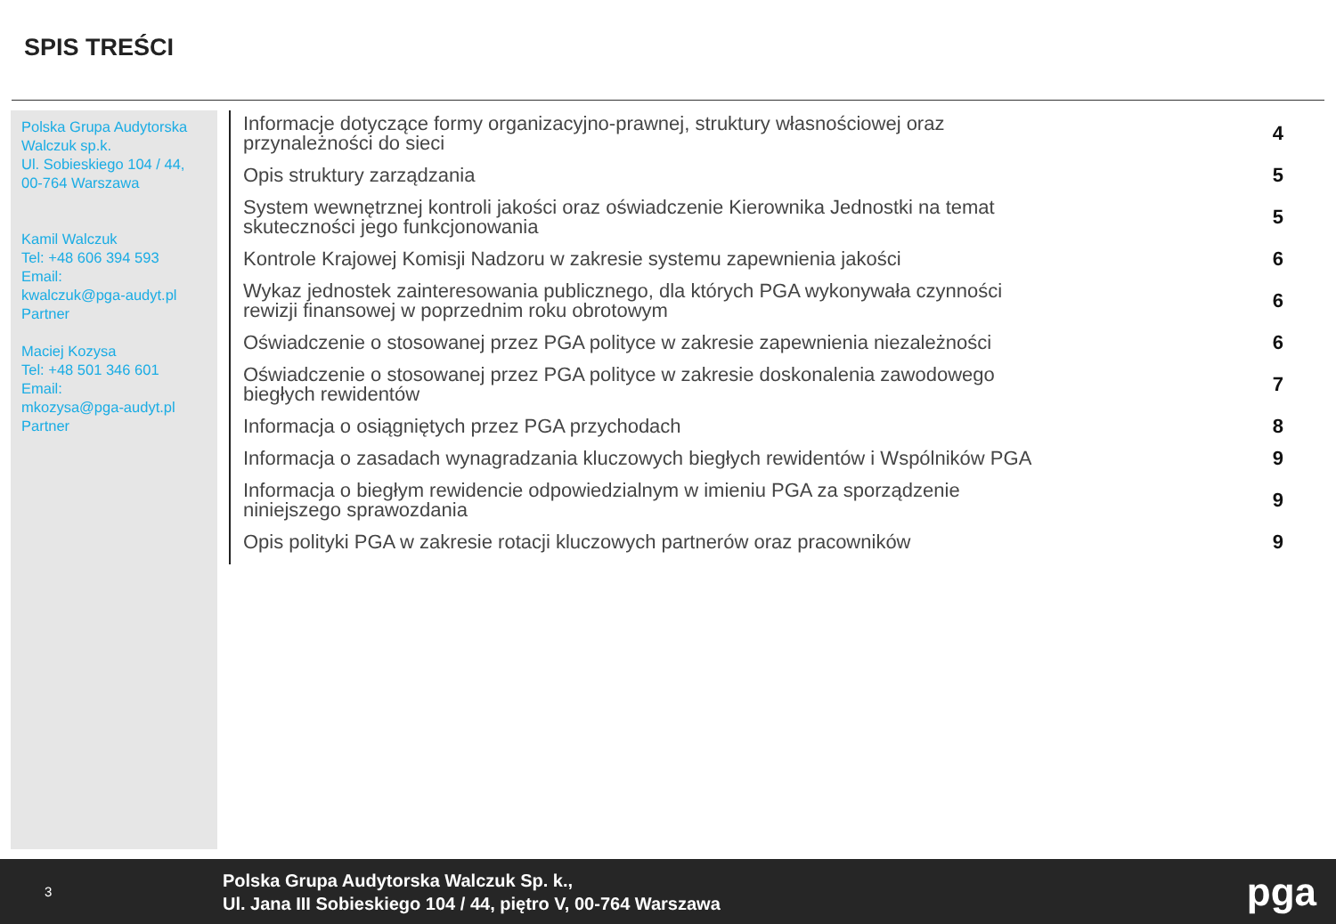SPIS TREŚCI
Polska Grupa Audytorska Walczuk sp.k.
Ul. Sobieskiego 104 / 44,
00-764 Warszawa
Kamil Walczuk
Tel: +48 606 394 593
Email:
kwalczuk@pga-audyt.pl
Partner
Maciej Kozysa
Tel: +48 501 346 601
Email:
mkozysa@pga-audyt.pl
Partner
Informacje dotyczące formy organizacyjno-prawnej, struktury własnościowej oraz przynależności do sieci 4
Opis struktury zarządzania 5
System wewnętrznej kontroli jakości oraz oświadczenie Kierownika Jednostki na temat skuteczności jego funkcjonowania 5
Kontrole Krajowej Komisji Nadzoru w zakresie systemu zapewnienia jakości 6
Wykaz jednostek zainteresowania publicznego, dla których PGA wykonywała czynności rewizji finansowej w poprzednim roku obrotowym 6
Oświadczenie o stosowanej przez PGA polityce w zakresie zapewnienia niezależności 6
Oświadczenie o stosowanej przez PGA polityce w zakresie doskonalenia zawodowego biegłych rewidentów 7
Informacja o osiągniętych przez PGA przychodach 8
Informacja o zasadach wynagradzania kluczowych biegłych rewidentów i Wspólników PGA 9
Informacja o biegłym rewidencie odpowiedzialnym w imieniu PGA za sporządzenie niniejszego sprawozdania 9
Opis polityki PGA w zakresie rotacji kluczowych partnerów oraz pracowników 9
3
Polska Grupa Audytorska Walczuk Sp. k.,
Ul. Jana III Sobieskiego 104 / 44, piętro V, 00-764 Warszawa
pga